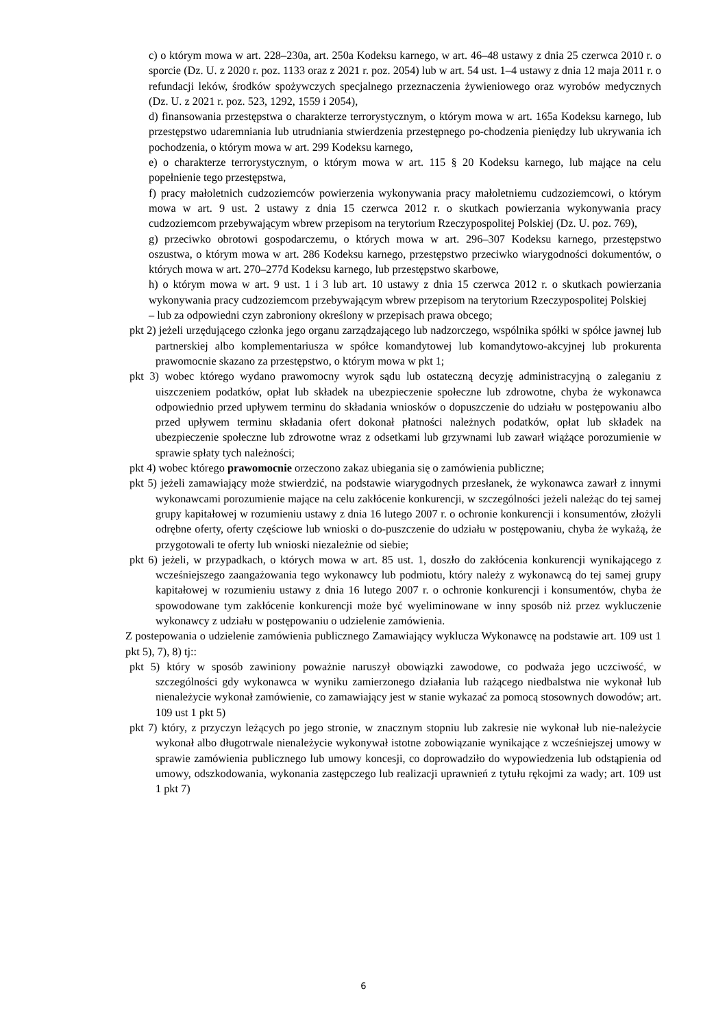c) o którym mowa w art. 228–230a, art. 250a Kodeksu karnego, w art. 46–48 ustawy z dnia 25 czerwca 2010 r. o sporcie (Dz. U. z 2020 r. poz. 1133 oraz z 2021 r. poz. 2054) lub w art. 54 ust. 1–4 ustawy z dnia 12 maja 2011 r. o refundacji leków, środków spożywczych specjalnego przeznaczenia żywieniowego oraz wyrobów medycznych (Dz. U. z 2021 r. poz. 523, 1292, 1559 i 2054),
d) finansowania przestępstwa o charakterze terrorystycznym, o którym mowa w art. 165a Kodeksu karnego, lub przestępstwo udaremniania lub utrudniania stwierdzenia przestępnego po-chodzenia pieniędzy lub ukrywania ich pochodzenia, o którym mowa w art. 299 Kodeksu karnego,
e) o charakterze terrorystycznym, o którym mowa w art. 115 § 20 Kodeksu karnego, lub mające na celu popełnienie tego przestępstwa,
f) pracy małoletnich cudzoziemców powierzenia wykonywania pracy małoletniemu cudzoziemcowi, o którym mowa w art. 9 ust. 2 ustawy z dnia 15 czerwca 2012 r. o skutkach powierzania wykonywania pracy cudzoziemcom przebywającym wbrew przepisom na terytorium Rzeczypospolitej Polskiej (Dz. U. poz. 769),
g) przeciwko obrotowi gospodarczemu, o których mowa w art. 296–307 Kodeksu karnego, przestępstwo oszustwa, o którym mowa w art. 286 Kodeksu karnego, przestępstwo przeciwko wiarygodności dokumentów, o których mowa w art. 270–277d Kodeksu karnego, lub przestępstwo skarbowe,
h) o którym mowa w art. 9 ust. 1 i 3 lub art. 10 ustawy z dnia 15 czerwca 2012 r. o skutkach powierzania wykonywania pracy cudzoziemcom przebywającym wbrew przepisom na terytorium Rzeczypospolitej Polskiej
– lub za odpowiedni czyn zabroniony określony w przepisach prawa obcego;
pkt 2) jeżeli urzędującego członka jego organu zarządzającego lub nadzorczego, wspólnika spółki w spółce jawnej lub partnerskiej albo komplementariusza w spółce komandytowej lub komandytowo-akcyjnej lub prokurenta prawomocnie skazano za przestępstwo, o którym mowa w pkt 1;
pkt 3) wobec którego wydano prawomocny wyrok sądu lub ostateczną decyzję administracyjną o zaleganiu z uiszczeniem podatków, opłat lub składek na ubezpieczenie społeczne lub zdrowotne, chyba że wykonawca odpowiednio przed upływem terminu do składania wniosków o dopuszczenie do udziału w postępowaniu albo przed upływem terminu składania ofert dokonał płatności należnych podatków, opłat lub składek na ubezpieczenie społeczne lub zdrowotne wraz z odsetkami lub grzywnami lub zawarł wiążące porozumienie w sprawie spłaty tych należności;
pkt 4) wobec którego prawomocnie orzeczono zakaz ubiegania się o zamówienia publiczne;
pkt 5) jeżeli zamawiający może stwierdzić, na podstawie wiarygodnych przesłanek, że wykonawca zawarł z innymi wykonawcami porozumienie mające na celu zakłócenie konkurencji, w szczególności jeżeli należąc do tej samej grupy kapitałowej w rozumieniu ustawy z dnia 16 lutego 2007 r. o ochronie konkurencji i konsumentów, złożyli odrębne oferty, oferty częściowe lub wnioski o do-puszczenie do udziału w postępowaniu, chyba że wykażą, że przygotowali te oferty lub wnioski niezależnie od siebie;
pkt 6) jeżeli, w przypadkach, o których mowa w art. 85 ust. 1, doszło do zakłócenia konkurencji wynikającego z wcześniejszego zaangażowania tego wykonawcy lub podmiotu, który należy z wykonawcą do tej samej grupy kapitałowej w rozumieniu ustawy z dnia 16 lutego 2007 r. o ochronie konkurencji i konsumentów, chyba że spowodowane tym zakłócenie konkurencji może być wyeliminowane w inny sposób niż przez wykluczenie wykonawcy z udziału w postępowaniu o udzielenie zamówienia.
Z postepowania o udzielenie zamówienia publicznego Zamawiający wyklucza Wykonawcę na podstawie art. 109 ust 1 pkt 5), 7), 8) tj::
pkt 5) który w sposób zawiniony poważnie naruszył obowiązki zawodowe, co podważa jego uczciwość, w szczególności gdy wykonawca w wyniku zamierzonego działania lub rażącego niedbalstwa nie wykonał lub nienależycie wykonał zamówienie, co zamawiający jest w stanie wykazać za pomocą stosownych dowodów; art. 109 ust 1 pkt 5)
pkt 7) który, z przyczyn leżących po jego stronie, w znacznym stopniu lub zakresie nie wykonał lub nie-należycie wykonał albo długotrwale nienależycie wykonywał istotne zobowiązanie wynikające z wcześniejszej umowy w sprawie zamówienia publicznego lub umowy koncesji, co doprowadziło do wypowiedzenia lub odstąpienia od umowy, odszkodowania, wykonania zastępczego lub realizacji uprawnień z tytułu rękojmi za wady; art. 109 ust 1 pkt 7)
6